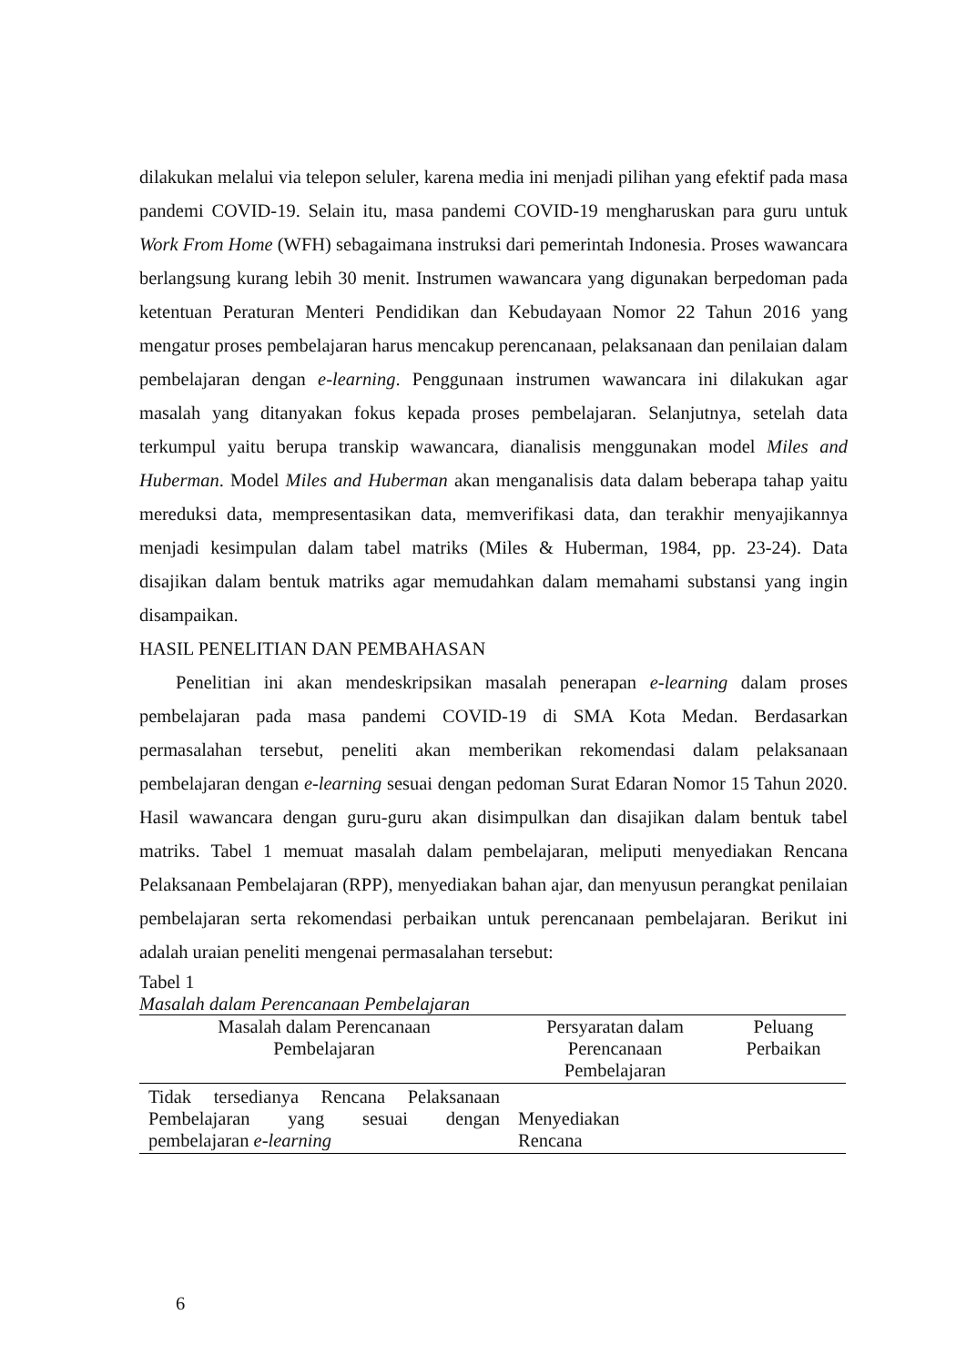dilakukan melalui via telepon seluler, karena media ini menjadi pilihan yang efektif pada masa pandemi COVID-19. Selain itu, masa pandemi COVID-19 mengharuskan para guru untuk Work From Home (WFH) sebagaimana instruksi dari pemerintah Indonesia. Proses wawancara berlangsung kurang lebih 30 menit. Instrumen wawancara yang digunakan berpedoman pada ketentuan Peraturan Menteri Pendidikan dan Kebudayaan Nomor 22 Tahun 2016 yang mengatur proses pembelajaran harus mencakup perencanaan, pelaksanaan dan penilaian dalam pembelajaran dengan e-learning. Penggunaan instrumen wawancara ini dilakukan agar masalah yang ditanyakan fokus kepada proses pembelajaran. Selanjutnya, setelah data terkumpul yaitu berupa transkip wawancara, dianalisis menggunakan model Miles and Huberman. Model Miles and Huberman akan menganalisis data dalam beberapa tahap yaitu mereduksi data, mempresentasikan data, memverifikasi data, dan terakhir menyajikannya menjadi kesimpulan dalam tabel matriks (Miles & Huberman, 1984, pp. 23-24). Data disajikan dalam bentuk matriks agar memudahkan dalam memahami substansi yang ingin disampaikan.
HASIL PENELITIAN DAN PEMBAHASAN
Penelitian ini akan mendeskripsikan masalah penerapan e-learning dalam proses pembelajaran pada masa pandemi COVID-19 di SMA Kota Medan. Berdasarkan permasalahan tersebut, peneliti akan memberikan rekomendasi dalam pelaksanaan pembelajaran dengan e-learning sesuai dengan pedoman Surat Edaran Nomor 15 Tahun 2020. Hasil wawancara dengan guru-guru akan disimpulkan dan disajikan dalam bentuk tabel matriks. Tabel 1 memuat masalah dalam pembelajaran, meliputi menyediakan Rencana Pelaksanaan Pembelajaran (RPP), menyediakan bahan ajar, dan menyusun perangkat penilaian pembelajaran serta rekomendasi perbaikan untuk perencanaan pembelajaran. Berikut ini adalah uraian peneliti mengenai permasalahan tersebut:
Tabel 1
Masalah dalam Perencanaan Pembelajaran
| Masalah dalam Perencanaan Pembelajaran | Persyaratan dalam Perencanaan Pembelajaran | Peluang Perbaikan |
| --- | --- | --- |
| Tidak tersedianya Rencana Pelaksanaan Pembelajaran yang sesuai dengan pembelajaran e-learning | Menyediakan Rencana | |
6